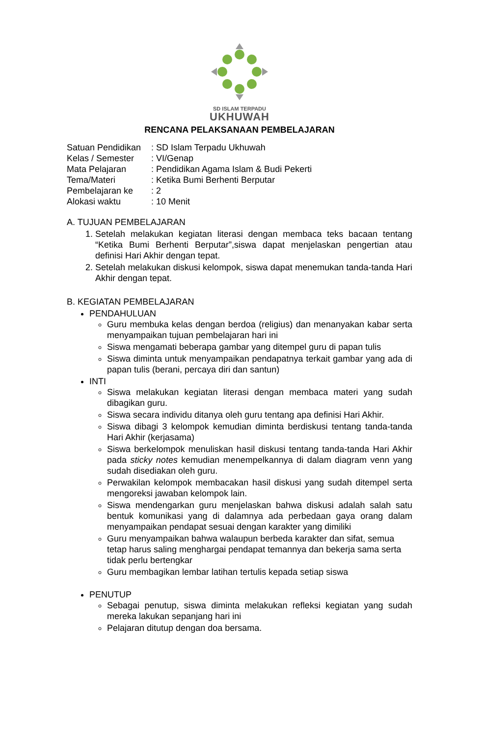SD ISLAM TERPADU
UKHUWAH
RENCANA PELAKSANAAN PEMBELAJARAN
| Satuan Pendidikan | : SD Islam Terpadu Ukhuwah |
| Kelas / Semester | : VI/Genap |
| Mata Pelajaran | : Pendidikan Agama Islam & Budi Pekerti |
| Tema/Materi | : Ketika Bumi Berhenti Berputar |
| Pembelajaran ke | : 2 |
| Alokasi waktu | : 10 Menit |
A. TUJUAN PEMBELAJARAN
1. Setelah melakukan kegiatan literasi dengan membaca teks bacaan tentang “Ketika Bumi Berhenti Berputar”,siswa dapat menjelaskan pengertian atau definisi Hari Akhir dengan tepat.
2. Setelah melakukan diskusi kelompok, siswa dapat menemukan tanda-tanda Hari Akhir dengan tepat.
B. KEGIATAN PEMBELAJARAN
PENDAHULUAN
Guru membuka kelas dengan berdoa (religius) dan menanyakan kabar serta menyampaikan tujuan pembelajaran hari ini
Siswa mengamati beberapa gambar yang ditempel guru di papan tulis
Siswa diminta untuk menyampaikan pendapatnya terkait gambar yang ada di papan tulis (berani, percaya diri dan santun)
INTI
Siswa melakukan kegiatan literasi dengan membaca materi yang sudah dibagikan guru.
Siswa secara individu ditanya oleh guru tentang apa definisi Hari Akhir.
Siswa dibagi 3 kelompok kemudian diminta berdiskusi tentang tanda-tanda Hari Akhir (kerjasama)
Siswa berkelompok menuliskan hasil diskusi tentang tanda-tanda Hari Akhir pada sticky notes kemudian menempelkannya di dalam diagram venn yang sudah disediakan oleh guru.
Perwakilan kelompok membacakan hasil diskusi yang sudah ditempel serta mengoreksi jawaban kelompok lain.
Siswa mendengarkan guru menjelaskan bahwa diskusi adalah salah satu bentuk komunikasi yang di dalamnya ada perbedaan gaya orang dalam menyampaikan pendapat sesuai dengan karakter yang dimiliki
Guru menyampaikan bahwa walaupun berbeda karakter dan sifat, semua tetap harus saling menghargai pendapat temannya dan bekerja sama serta tidak perlu bertengkar
Guru membagikan lembar latihan tertulis kepada setiap siswa
PENUTUP
Sebagai penutup, siswa diminta melakukan refleksi kegiatan yang sudah mereka lakukan sepanjang hari ini
Pelajaran ditutup dengan doa bersama.